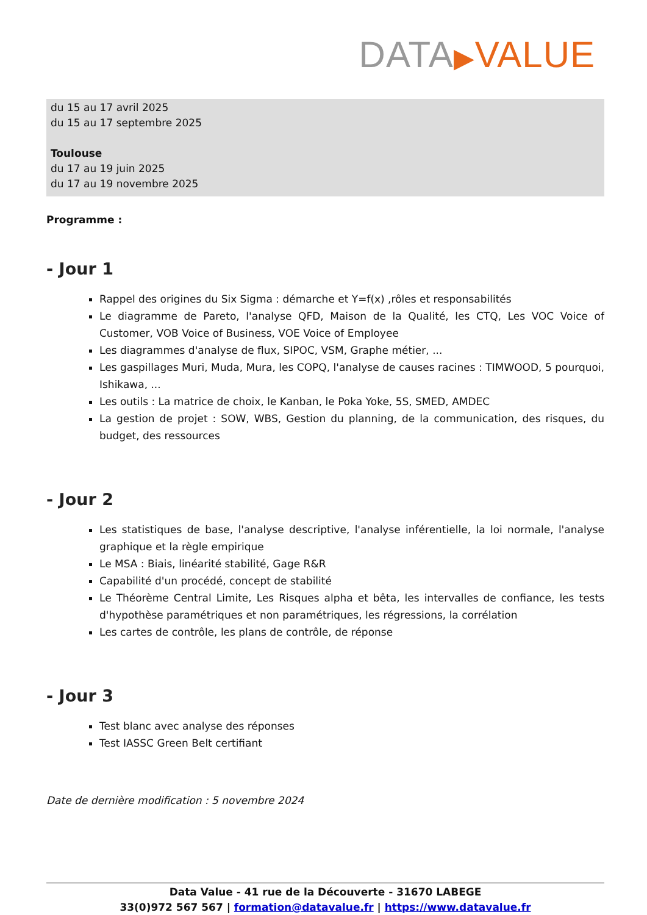DATA▶VALUE
du 15 au 17 avril 2025
du 15 au 17 septembre 2025
Toulouse
du 17 au 19 juin 2025
du 17 au 19 novembre 2025
Programme :
- Jour 1
Rappel des origines du Six Sigma : démarche et Y=f(x) ,rôles et responsabilités
Le diagramme de Pareto, l'analyse QFD, Maison de la Qualité, les CTQ, Les VOC Voice of Customer, VOB Voice of Business, VOE Voice of Employee
Les diagrammes d'analyse de flux, SIPOC, VSM, Graphe métier, ...
Les gaspillages Muri, Muda, Mura, les COPQ, l'analyse de causes racines : TIMWOOD, 5 pourquoi, Ishikawa, ...
Les outils : La matrice de choix, le Kanban, le Poka Yoke, 5S, SMED, AMDEC
La gestion de projet : SOW, WBS, Gestion du planning, de la communication, des risques, du budget, des ressources
- Jour 2
Les statistiques de base, l'analyse descriptive, l'analyse inférentielle, la loi normale, l'analyse graphique et la règle empirique
Le MSA : Biais, linéarité stabilité, Gage R&R
Capabilité d'un procédé, concept de stabilité
Le Théorème Central Limite, Les Risques alpha et bêta, les intervalles de confiance, les tests d'hypothèse paramétriques et non paramétriques, les régressions, la corrélation
Les cartes de contrôle, les plans de contrôle, de réponse
- Jour 3
Test blanc avec analyse des réponses
Test IASSC Green Belt certifiant
Date de dernière modification : 5 novembre 2024
Data Value - 41 rue de la Découverte - 31670 LABEGE
33(0)972 567 567 | formation@datavalue.fr | https://www.datavalue.fr